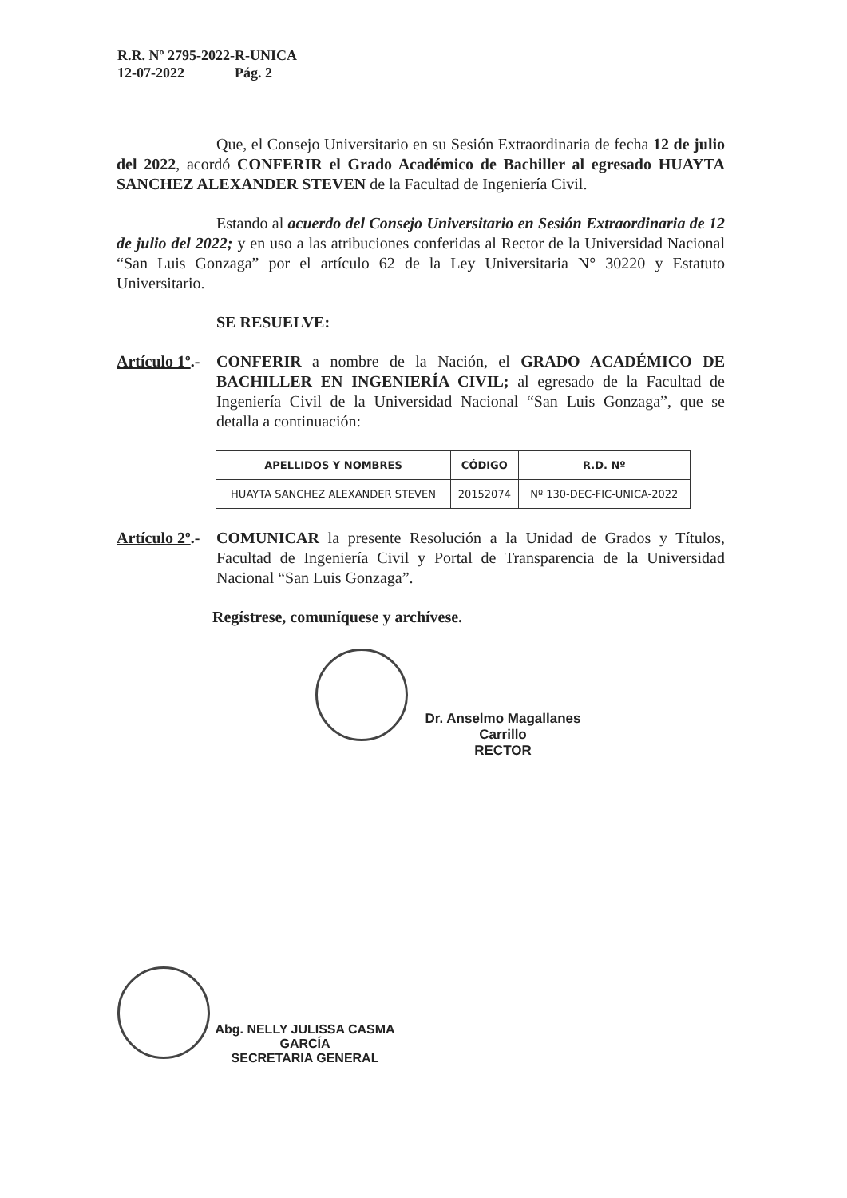R.R. Nº 2795-2022-R-UNICA
12-07-2022 Pág. 2
Que, el Consejo Universitario en su Sesión Extraordinaria de fecha 12 de julio del 2022, acordó CONFERIR el Grado Académico de Bachiller al egresado HUAYTA SANCHEZ ALEXANDER STEVEN de la Facultad de Ingeniería Civil.
Estando al acuerdo del Consejo Universitario en Sesión Extraordinaria de 12 de julio del 2022; y en uso a las atribuciones conferidas al Rector de la Universidad Nacional “San Luis Gonzaga” por el artículo 62 de la Ley Universitaria N° 30220 y Estatuto Universitario.
SE RESUELVE:
Artículo 1º.-
CONFERIR a nombre de la Nación, el GRADO ACADÉMICO DE BACHILLER EN INGENIERÍA CIVIL; al egresado de la Facultad de Ingeniería Civil de la Universidad Nacional “San Luis Gonzaga”, que se detalla a continuación:
| APELLIDOS Y NOMBRES | CÓDIGO | R.D. Nº |
| --- | --- | --- |
| HUAYTA SANCHEZ ALEXANDER STEVEN | 20152074 | Nº 130-DEC-FIC-UNICA-2022 |
Artículo 2º.-
COMUNICAR la presente Resolución a la Unidad de Grados y Títulos, Facultad de Ingeniería Civil y Portal de Transparencia de la Universidad Nacional “San Luis Gonzaga”.
Regístrese, comuníquese y archívese.
Dr. Anselmo Magallanes Carrillo
RECTOR
Abg. NELLY JULISSA CASMA GARCÍA
SECRETARIA GENERAL